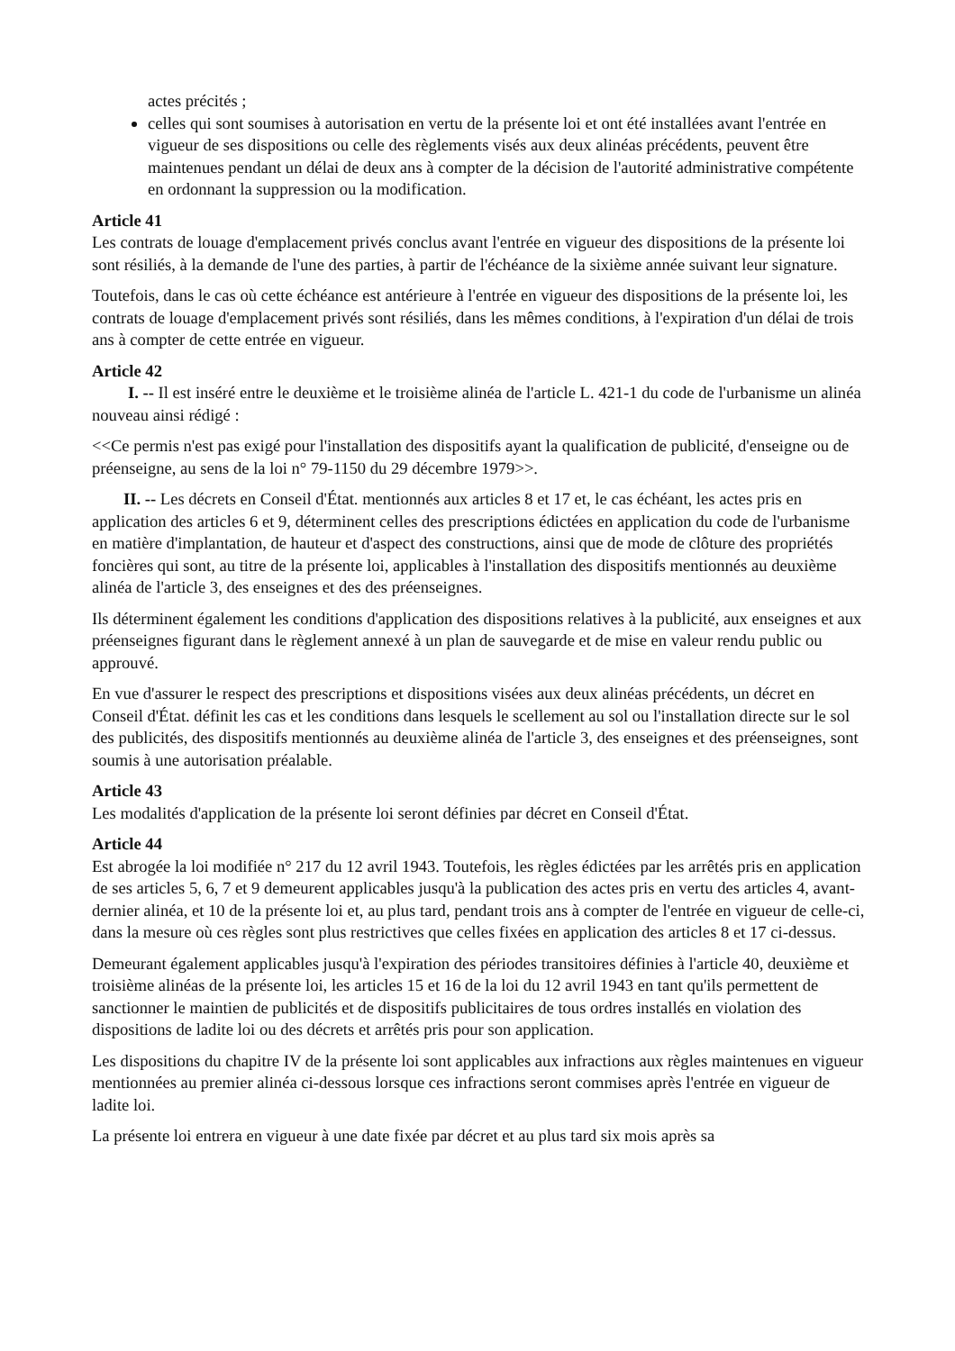actes précités ;
celles qui sont soumises à autorisation en vertu de la présente loi et ont été installées avant l'entrée en vigueur de ses dispositions ou celle des règlements visés aux deux alinéas précédents, peuvent être maintenues pendant un délai de deux ans à compter de la décision de l'autorité administrative compétente en ordonnant la suppression ou la modification.
Article 41
Les contrats de louage d'emplacement privés conclus avant l'entrée en vigueur des dispositions de la présente loi sont résiliés, à la demande de l'une des parties, à partir de l'échéance de la sixième année suivant leur signature.
Toutefois, dans le cas où cette échéance est antérieure à l'entrée en vigueur des dispositions de la présente loi, les contrats de louage d'emplacement privés sont résiliés, dans les mêmes conditions, à l'expiration d'un délai de trois ans à compter de cette entrée en vigueur.
Article 42
I. -- Il est inséré entre le deuxième et le troisième alinéa de l'article L. 421-1 du code de l'urbanisme un alinéa nouveau ainsi rédigé :
<<Ce permis n'est pas exigé pour l'installation des dispositifs ayant la qualification de publicité, d'enseigne ou de préenseigne, au sens de la loi n° 79-1150 du 29 décembre 1979>>.
II. -- Les décrets en Conseil d'État. mentionnés aux articles 8 et 17 et, le cas échéant, les actes pris en application des articles 6 et 9, déterminent celles des prescriptions édictées en application du code de l'urbanisme en matière d'implantation, de hauteur et d'aspect des constructions, ainsi que de mode de clôture des propriétés foncières qui sont, au titre de la présente loi, applicables à l'installation des dispositifs mentionnés au deuxième alinéa de l'article 3, des enseignes et des des préenseignes.
Ils déterminent également les conditions d'application des dispositions relatives à la publicité, aux enseignes et aux préenseignes figurant dans le règlement annexé à un plan de sauvegarde et de mise en valeur rendu public ou approuvé.
En vue d'assurer le respect des prescriptions et dispositions visées aux deux alinéas précédents, un décret en Conseil d'État. définit les cas et les conditions dans lesquels le scellement au sol ou l'installation directe sur le sol des publicités, des dispositifs mentionnés au deuxième alinéa de l'article 3, des enseignes et des préenseignes, sont soumis à une autorisation préalable.
Article 43
Les modalités d'application de la présente loi seront définies par décret en Conseil d'État.
Article 44
Est abrogée la loi modifiée n° 217 du 12 avril 1943. Toutefois, les règles édictées par les arrêtés pris en application de ses articles 5, 6, 7 et 9 demeurent applicables jusqu'à la publication des actes pris en vertu des articles 4, avant-dernier alinéa, et 10 de la présente loi et, au plus tard, pendant trois ans à compter de l'entrée en vigueur de celle-ci, dans la mesure où ces règles sont plus restrictives que celles fixées en application des articles 8 et 17 ci-dessus.
Demeurant également applicables jusqu'à l'expiration des périodes transitoires définies à l'article 40, deuxième et troisième alinéas de la présente loi, les articles 15 et 16 de la loi du 12 avril 1943 en tant qu'ils permettent de sanctionner le maintien de publicités et de dispositifs publicitaires de tous ordres installés en violation des dispositions de ladite loi ou des décrets et arrêtés pris pour son application.
Les dispositions du chapitre IV de la présente loi sont applicables aux infractions aux règles maintenues en vigueur mentionnées au premier alinéa ci-dessous lorsque ces infractions seront commises après l'entrée en vigueur de ladite loi.
La présente loi entrera en vigueur à une date fixée par décret et au plus tard six mois après sa